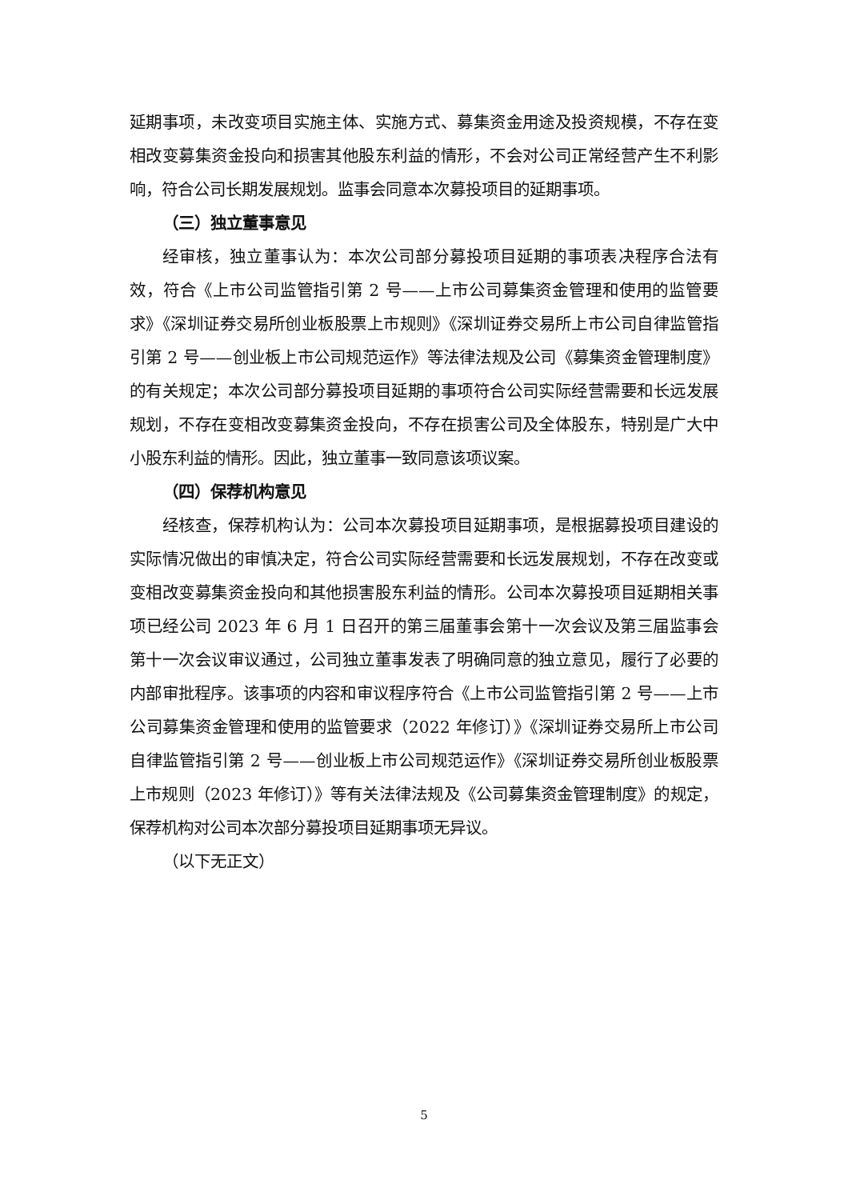延期事项，未改变项目实施主体、实施方式、募集资金用途及投资规模，不存在变相改变募集资金投向和损害其他股东利益的情形，不会对公司正常经营产生不利影响，符合公司长期发展规划。监事会同意本次募投项目的延期事项。
（三）独立董事意见
经审核，独立董事认为：本次公司部分募投项目延期的事项表决程序合法有效，符合《上市公司监管指引第 2 号——上市公司募集资金管理和使用的监管要求》《深圳证券交易所创业板股票上市规则》《深圳证券交易所上市公司自律监管指引第 2 号——创业板上市公司规范运作》等法律法规及公司《募集资金管理制度》的有关规定；本次公司部分募投项目延期的事项符合公司实际经营需要和长远发展规划，不存在变相改变募集资金投向，不存在损害公司及全体股东，特别是广大中小股东利益的情形。因此，独立董事一致同意该项议案。
（四）保荐机构意见
经核查，保荐机构认为：公司本次募投项目延期事项，是根据募投项目建设的实际情况做出的审慎决定，符合公司实际经营需要和长远发展规划，不存在改变或变相改变募集资金投向和其他损害股东利益的情形。公司本次募投项目延期相关事项已经公司 2023 年 6 月 1 日召开的第三届董事会第十一次会议及第三届监事会第十一次会议审议通过，公司独立董事发表了明确同意的独立意见，履行了必要的内部审批程序。该事项的内容和审议程序符合《上市公司监管指引第 2 号——上市公司募集资金管理和使用的监管要求（2022 年修订）》《深圳证券交易所上市公司自律监管指引第 2 号——创业板上市公司规范运作》《深圳证券交易所创业板股票上市规则（2023 年修订）》等有关法律法规及《公司募集资金管理制度》的规定，保荐机构对公司本次部分募投项目延期事项无异议。
（以下无正文）
5